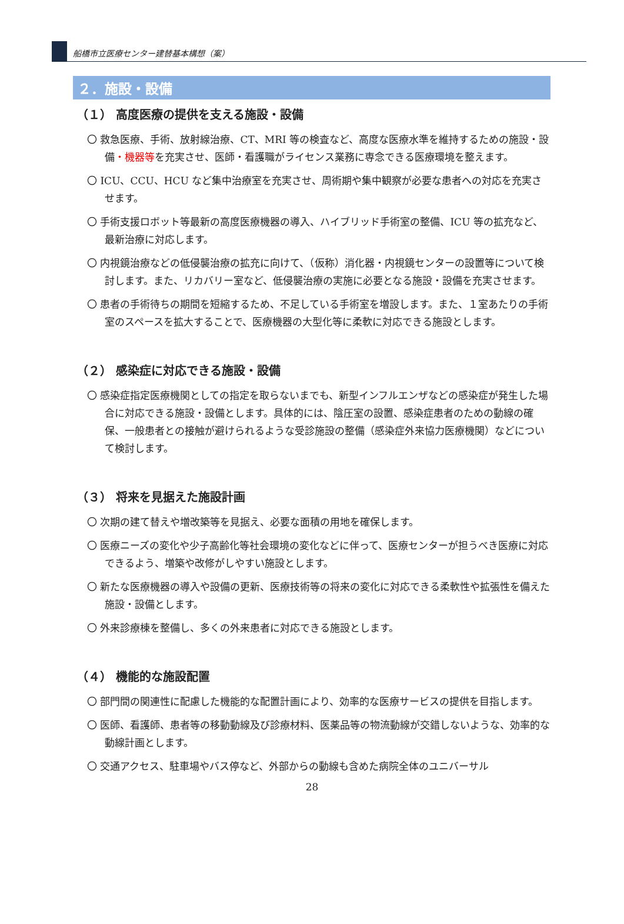船橋市立医療センター建替基本構想（案）
２．施設・設備
（１） 高度医療の提供を支える施設・設備
〇 救急医療、手術、放射線治療、CT、MRI 等の検査など、高度な医療水準を維持するための施設・設備・機器等を充実させ、医師・看護職がライセンス業務に専念できる医療環境を整えます。
〇 ICU、CCU、HCU など集中治療室を充実させ、周術期や集中観察が必要な患者への対応を充実させます。
〇 手術支援ロボット等最新の高度医療機器の導入、ハイブリッド手術室の整備、ICU 等の拡充など、最新治療に対応します。
〇 内視鏡治療などの低侵襲治療の拡充に向けて、（仮称）消化器・内視鏡センターの設置等について検討します。また、リカバリー室など、低侵襲治療の実施に必要となる施設・設備を充実させます。
〇 患者の手術待ちの期間を短縮するため、不足している手術室を増設します。また、１室あたりの手術室のスペースを拡大することで、医療機器の大型化等に柔軟に対応できる施設とします。
（２） 感染症に対応できる施設・設備
〇 感染症指定医療機関としての指定を取らないまでも、新型インフルエンザなどの感染症が発生した場合に対応できる施設・設備とします。具体的には、陰圧室の設置、感染症患者のための動線の確保、一般患者との接触が避けられるような受診施設の整備（感染症外来協力医療機関）などについて検討します。
（３） 将来を見据えた施設計画
〇 次期の建て替えや増改築等を見据え、必要な面積の用地を確保します。
〇 医療ニーズの変化や少子高齢化等社会環境の変化などに伴って、医療センターが担うべき医療に対応できるよう、増築や改修がしやすい施設とします。
〇 新たな医療機器の導入や設備の更新、医療技術等の将来の変化に対応できる柔軟性や拡張性を備えた施設・設備とします。
〇 外来診療棟を整備し、多くの外来患者に対応できる施設とします。
（４） 機能的な施設配置
〇 部門間の関連性に配慮した機能的な配置計画により、効率的な医療サービスの提供を目指します。
〇 医師、看護師、患者等の移動動線及び診療材料、医薬品等の物流動線が交錯しないような、効率的な動線計画とします。
〇 交通アクセス、駐車場やバス停など、外部からの動線も含めた病院全体のユニバーサル
28